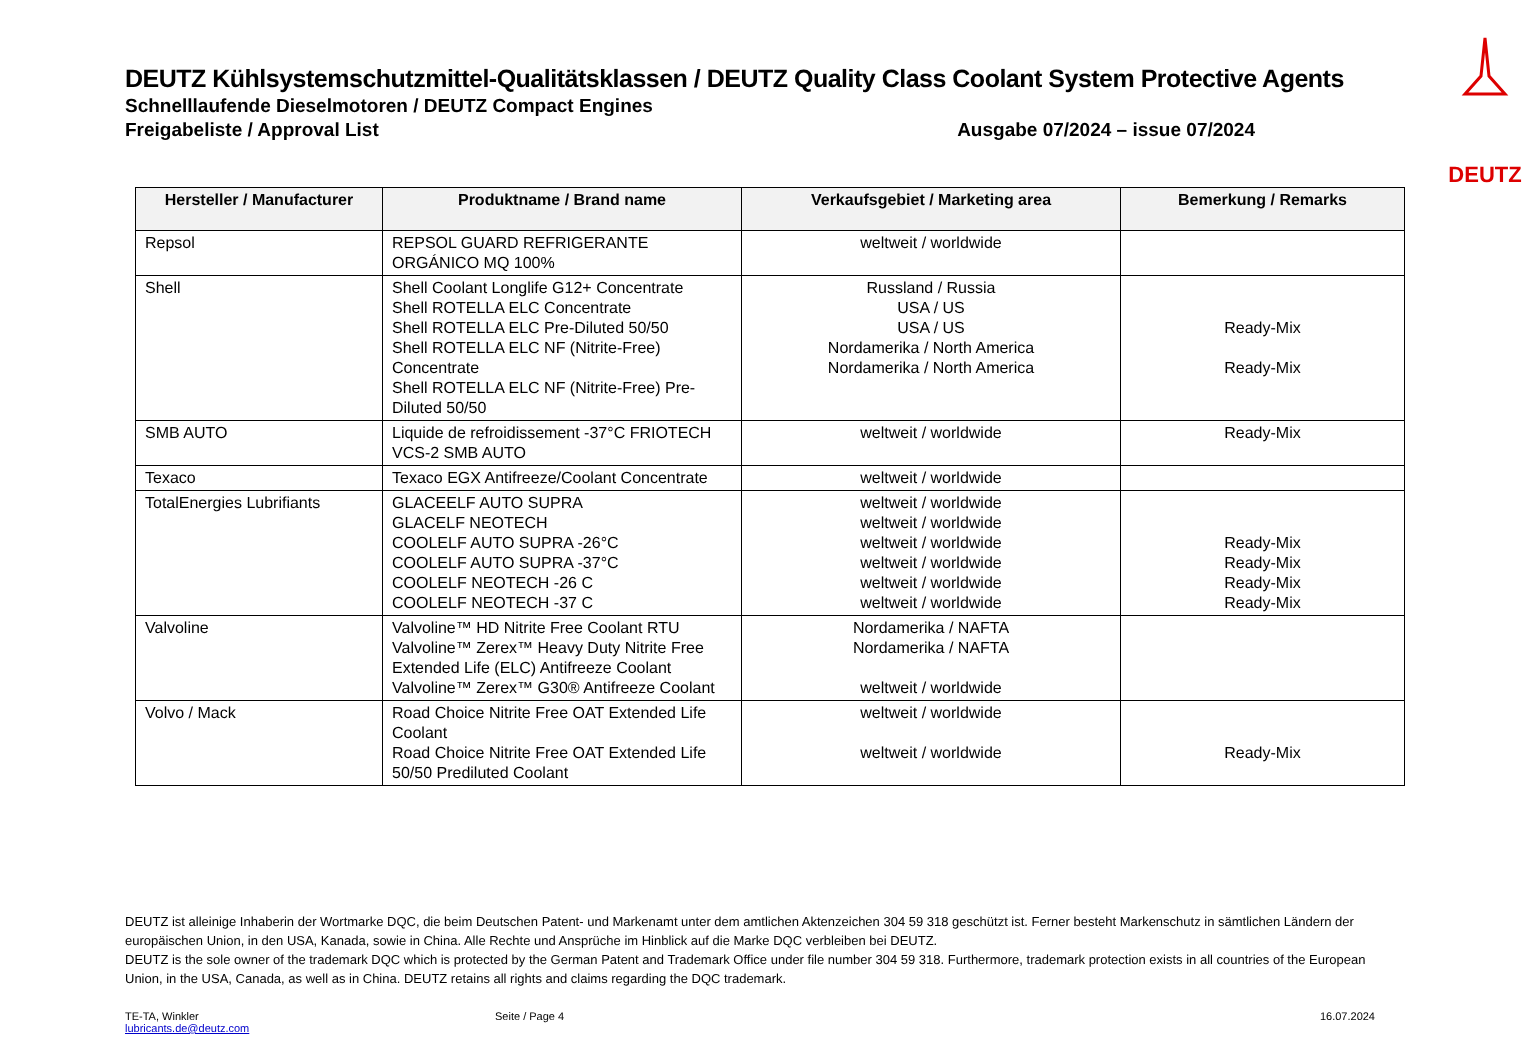DEUTZ
DEUTZ Kühlsystemschutzmittel-Qualitätsklassen / DEUTZ Quality Class Coolant System Protective Agents
Schnelllaufende Dieselmotoren / DEUTZ Compact Engines
Freigabeliste / Approval List Ausgabe 07/2024 – issue 07/2024
| Hersteller / Manufacturer | Produktname / Brand name | Verkaufsgebiet / Marketing area | Bemerkung / Remarks |
| --- | --- | --- | --- |
| Repsol | REPSOL GUARD REFRIGERANTE ORGÁNICO MQ 100% | weltweit / worldwide | |
| Shell | Shell Coolant Longlife G12+ Concentrate Shell ROTELLA ELC Concentrate Shell ROTELLA ELC Pre-Diluted 50/50 Shell ROTELLA ELC NF (Nitrite-Free) Concentrate Shell ROTELLA ELC NF (Nitrite-Free) Pre-Diluted 50/50 | Russland / Russia USA / US USA / US Nordamerika / North America Nordamerika / North America | Ready-Mix Ready-Mix |
| SMB AUTO | Liquide de refroidissement -37°C FRIOTECH VCS-2 SMB AUTO | weltweit / worldwide | Ready-Mix |
| Texaco | Texaco EGX Antifreeze/Coolant Concentrate | weltweit / worldwide | |
| TotalEnergies Lubrifiants | GLACEELF AUTO SUPRA GLACELF NEOTECH COOLELF AUTO SUPRA -26°C COOLELF AUTO SUPRA -37°C COOLELF NEOTECH -26 C COOLELF NEOTECH -37 C | weltweit / worldwide weltweit / worldwide weltweit / worldwide weltweit / worldwide weltweit / worldwide weltweit / worldwide | Ready-Mix Ready-Mix Ready-Mix Ready-Mix |
| Valvoline | Valvoline™ HD Nitrite Free Coolant RTU Valvoline™ Zerex™ Heavy Duty Nitrite Free Extended Life (ELC) Antifreeze Coolant Valvoline™ Zerex™ G30® Antifreeze Coolant | Nordamerika / NAFTA Nordamerika / NAFTA weltweit / worldwide | |
| Volvo / Mack | Road Choice Nitrite Free OAT Extended Life Coolant Road Choice Nitrite Free OAT Extended Life 50/50 Prediluted Coolant | weltweit / worldwide weltweit / worldwide | Ready-Mix |
DEUTZ ist alleinige Inhaberin der Wortmarke DQC, die beim Deutschen Patent- und Markenamt unter dem amtlichen Aktenzeichen 304 59 318 geschützt ist. Ferner besteht Markenschutz in sämtlichen Ländern der europäischen Union, in den USA, Kanada, sowie in China. Alle Rechte und Ansprüche im Hinblick auf die Marke DQC verbleiben bei DEUTZ.
DEUTZ is the sole owner of the trademark DQC which is protected by the German Patent and Trademark Office under file number 304 59 318. Furthermore, trademark protection exists in all countries of the European Union, in the USA, Canada, as well as in China. DEUTZ retains all rights and claims regarding the DQC trademark.
TE-TA, Winkler
lubricants.de@deutz.com
Seite / Page 4 16.07.2024